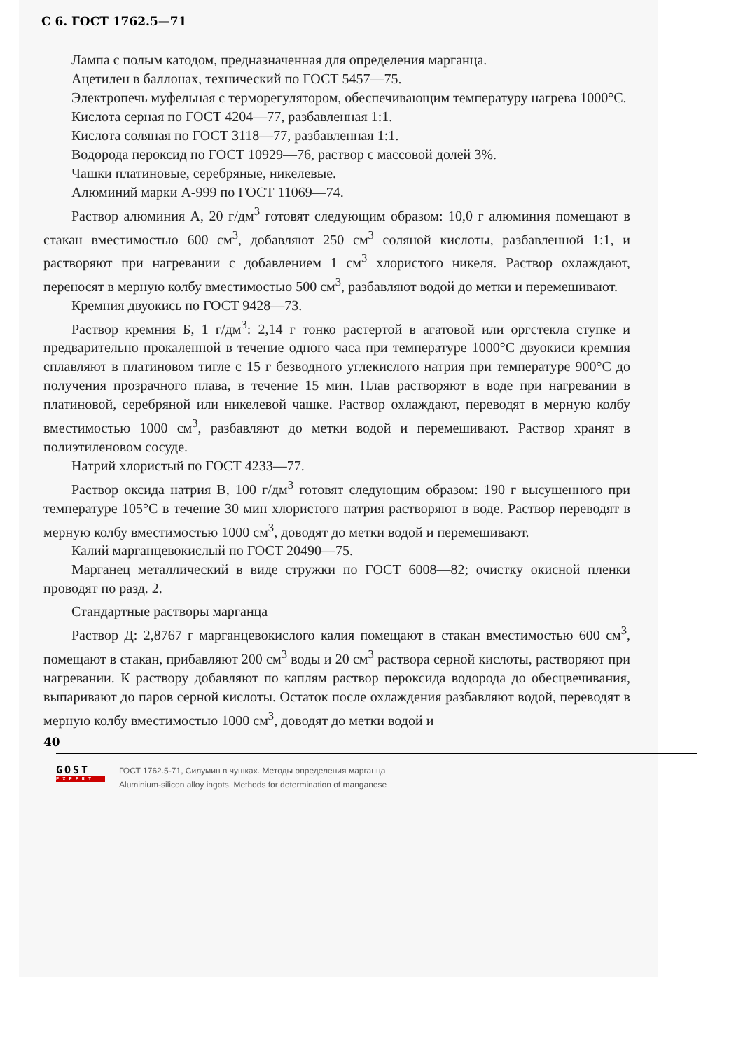С 6. ГОСТ 1762.5—71
Лампа с полым катодом, предназначенная для определения марганца.
Ацетилен в баллонах, технический по ГОСТ 5457—75.
Электропечь муфельная с терморегулятором, обеспечивающим температуру нагрева 1000°С.
Кислота серная по ГОСТ 4204—77, разбавленная 1:1.
Кислота соляная по ГОСТ 3118—77, разбавленная 1:1.
Водорода пероксид по ГОСТ 10929—76, раствор с массовой долей 3%.
Чашки платиновые, серебряные, никелевые.
Алюминий марки А-999 по ГОСТ 11069—74.
Раствор алюминия А, 20 г/дм<sup>3</sup> готовят следующим образом: 10,0 г алюминия помещают в стакан вместимостью 600 см<sup>3</sup>, добавляют 250 см<sup>3</sup> соляной кислоты, разбавленной 1:1, и растворяют при нагревании с добавлением 1 см<sup>3</sup> хлористого никеля. Раствор охлаждают, переносят в мерную колбу вместимостью 500 см<sup>3</sup>, разбавляют водой до метки и перемешивают.
Кремния двуокись по ГОСТ 9428—73.
Раствор кремния Б, 1 г/дм<sup>3</sup>: 2,14 г тонко растертой в агатовой или оргстекла ступке и предварительно прокаленной в течение одного часа при температуре 1000°С двуокиси кремния сплавляют в платиновом тигле с 15 г безводного углекислого натрия при температуре 900°С до получения прозрачного плава, в течение 15 мин. Плав растворяют в воде при нагревании в платиновой, серебряной или никелевой чашке. Раствор охлаждают, переводят в мерную колбу вместимостью 1000 см<sup>3</sup>, разбавляют до метки водой и перемешивают. Раствор хранят в полиэтиленовом сосуде.
Натрий хлористый по ГОСТ 4233—77.
Раствор оксида натрия В, 100 г/дм<sup>3</sup> готовят следующим образом: 190 г высушенного при температуре 105°С в течение 30 мин хлористого натрия растворяют в воде. Раствор переводят в мерную колбу вместимостью 1000 см<sup>3</sup>, доводят до метки водой и перемешивают.
Калий марганцевокислый по ГОСТ 20490—75.
Марганец металлический в виде стружки по ГОСТ 6008—82; очистку окисной пленки проводят по разд. 2.
Стандартные растворы марганца
Раствор Д: 2,8767 г марганцевокислого калия помещают в стакан вместимостью 600 см<sup>3</sup>, помещают в стакан, прибавляют 200 см<sup>3</sup> воды и 20 см<sup>3</sup> раствора серной кислоты, растворяют при нагревании. К раствору добавляют по каплям раствор пероксида водорода до обесцвечивания, выпаривают до паров серной кислоты. Остаток после охлаждения разбавляют водой, переводят в мерную колбу вместимостью 1000 см<sup>3</sup>, доводят до метки водой и
40
GOST
EXPERT
ГОСТ 1762.5-71, Силумин в чушках. Методы определения марганца
Aluminium-silicon alloy ingots. Methods for determination of manganese